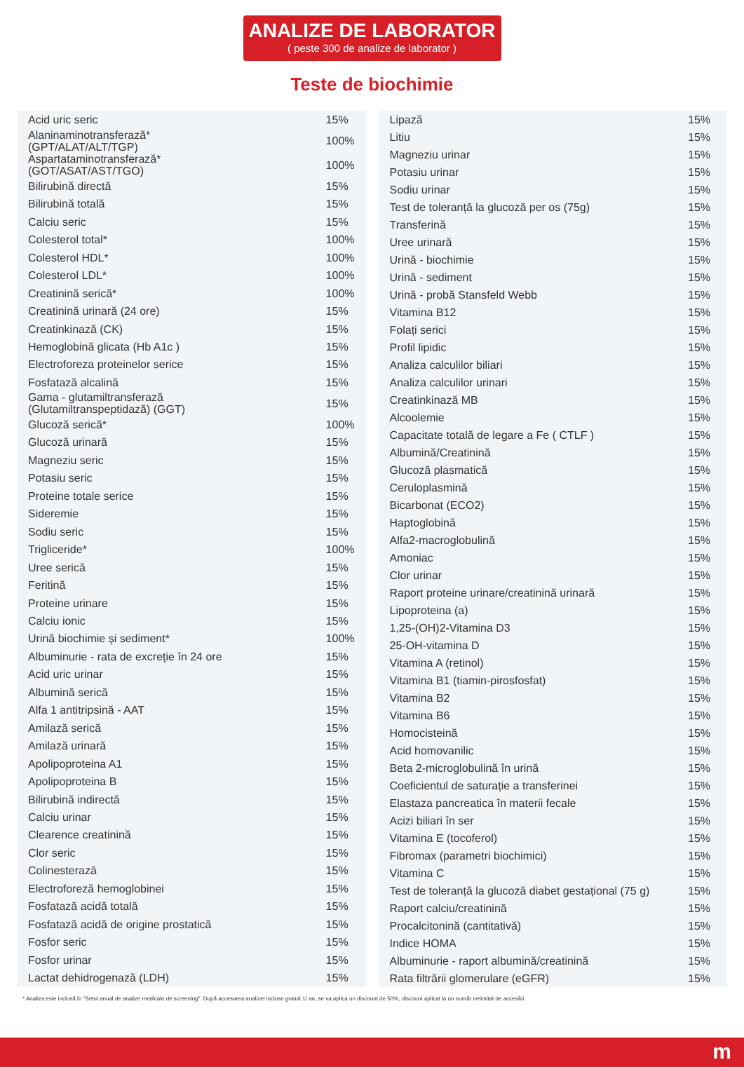ANALIZE DE LABORATOR
( peste 300 de analize de laborator )
Teste de biochimie
| Acid uric seric | 15% |
| Alaninaminotransferază* (GPT/ALAT/ALT/TGP) | 100% |
| Aspartataminotransferază* (GOT/ASAT/AST/TGO) | 100% |
| Bilirubină directă | 15% |
| Bilirubină totală | 15% |
| Calciu seric | 15% |
| Colesterol total* | 100% |
| Colesterol HDL* | 100% |
| Colesterol LDL* | 100% |
| Creatinină serică* | 100% |
| Creatinină urinară (24 ore) | 15% |
| Creatinkinază (CK) | 15% |
| Hemoglobină glicata (Hb A1c ) | 15% |
| Electroforeza proteinelor serice | 15% |
| Fosfatază alcalină | 15% |
| Gama - glutamiltransferază (Glutamiltranspeptidază) (GGT) | 15% |
| Glucoză serică* | 100% |
| Glucoză urinară | 15% |
| Magneziu seric | 15% |
| Potasiu seric | 15% |
| Proteine totale serice | 15% |
| Sideremie | 15% |
| Sodiu seric | 15% |
| Trigliceride* | 100% |
| Uree serică | 15% |
| Feritină | 15% |
| Proteine urinare | 15% |
| Calciu ionic | 15% |
| Urină biochimie și sediment* | 100% |
| Albuminurie - rata de excreție în 24 ore | 15% |
| Acid uric urinar | 15% |
| Albumină serică | 15% |
| Alfa 1 antitripsină - AAT | 15% |
| Amilază serică | 15% |
| Amilază urinară | 15% |
| Apolipoproteina A1 | 15% |
| Apolipoproteina B | 15% |
| Bilirubină indirectă | 15% |
| Calciu urinar | 15% |
| Clearence creatinină | 15% |
| Clor seric | 15% |
| Colinesterază | 15% |
| Electroforeză hemoglobinei | 15% |
| Fosfatază acidă totală | 15% |
| Fosfatază acidă de origine prostatică | 15% |
| Fosfor seric | 15% |
| Fosfor urinar | 15% |
| Lactat dehidrogenază (LDH) | 15% |
| Lipază | 15% |
| Litiu | 15% |
| Magneziu urinar | 15% |
| Potasiu urinar | 15% |
| Sodiu urinar | 15% |
| Test de toleranță la glucoză per os (75g) | 15% |
| Transferină | 15% |
| Uree urinară | 15% |
| Urină - biochimie | 15% |
| Urină - sediment | 15% |
| Urină - probă Stansfeld Webb | 15% |
| Vitamina B12 | 15% |
| Folați serici | 15% |
| Profil lipidic | 15% |
| Analiza calculilor biliari | 15% |
| Analiza calculilor urinari | 15% |
| Creatinkinază MB | 15% |
| Alcoolemie | 15% |
| Capacitate totală de legare a Fe ( CTLF ) | 15% |
| Albumină/Creatinină | 15% |
| Glucoză plasmatică | 15% |
| Ceruloplasmină | 15% |
| Bicarbonat (ECO2) | 15% |
| Haptoglobină | 15% |
| Alfa2-macroglobulină | 15% |
| Amoniac | 15% |
| Clor urinar | 15% |
| Raport proteine urinare/creatinină urinară | 15% |
| Lipoproteina (a) | 15% |
| 1,25-(OH)2-Vitamina D3 | 15% |
| 25-OH-vitamina D | 15% |
| Vitamina A (retinol) | 15% |
| Vitamina B1 (tiamin-pirosfosfat) | 15% |
| Vitamina B2 | 15% |
| Vitamina B6 | 15% |
| Homocisteină | 15% |
| Acid homovanilic | 15% |
| Beta 2-microglobulină în urină | 15% |
| Coeficientul de saturație a transferinei | 15% |
| Elastaza pancreatica în materii fecale | 15% |
| Acizi biliari în ser | 15% |
| Vitamina E (tocoferol) | 15% |
| Fibromax (parametri biochimici) | 15% |
| Vitamina C | 15% |
| Test de toleranță la glucoză diabet gestațional (75 g) | 15% |
| Raport calciu/creatinină | 15% |
| Procalcitonină (cantitativă) | 15% |
| Indice HOMA | 15% |
| Albuminurie - raport albumină/creatinină | 15% |
| Rata filtrării glomerulare (eGFR) | 15% |
* Analiza este inclusă în "Setul anual de analize medicale de screening". După accesarea analizei incluse gratuit 1/ an, se va aplica un discount de 50%, discount aplicat la un număr nelimitat de accesări.
m